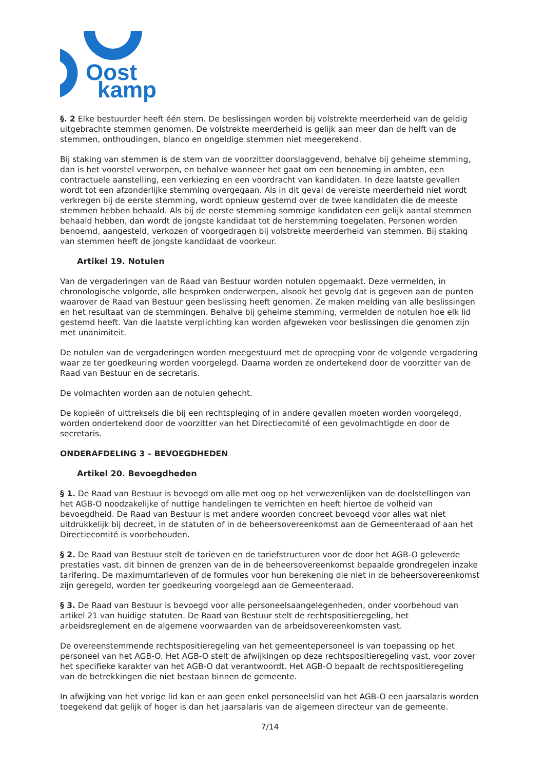Oost
kamp
§. 2 Elke bestuurder heeft één stem. De beslissingen worden bij volstrekte meerderheid van de geldig uitgebrachte stemmen genomen. De volstrekte meerderheid is gelijk aan meer dan de helft van de stemmen, onthoudingen, blanco en ongeldige stemmen niet meegerekend.
Bij staking van stemmen is de stem van de voorzitter doorslaggevend, behalve bij geheime stemming, dan is het voorstel verworpen, en behalve wanneer het gaat om een benoeming in ambten, een contractuele aanstelling, een verkiezing en een voordracht van kandidaten. In deze laatste gevallen wordt tot een afzonderlijke stemming overgegaan. Als in dit geval de vereiste meerderheid niet wordt verkregen bij de eerste stemming, wordt opnieuw gestemd over de twee kandidaten die de meeste stemmen hebben behaald. Als bij de eerste stemming sommige kandidaten een gelijk aantal stemmen behaald hebben, dan wordt de jongste kandidaat tot de herstemming toegelaten. Personen worden benoemd, aangesteld, verkozen of voorgedragen bij volstrekte meerderheid van stemmen. Bij staking van stemmen heeft de jongste kandidaat de voorkeur.
Artikel 19. Notulen
Van de vergaderingen van de Raad van Bestuur worden notulen opgemaakt. Deze vermelden, in chronologische volgorde, alle besproken onderwerpen, alsook het gevolg dat is gegeven aan de punten waarover de Raad van Bestuur geen beslissing heeft genomen. Ze maken melding van alle beslissingen en het resultaat van de stemmingen. Behalve bij geheime stemming, vermelden de notulen hoe elk lid gestemd heeft. Van die laatste verplichting kan worden afgeweken voor beslissingen die genomen zijn met unanimiteit.
De notulen van de vergaderingen worden meegestuurd met de oproeping voor de volgende vergadering waar ze ter goedkeuring worden voorgelegd. Daarna worden ze ondertekend door de voorzitter van de Raad van Bestuur en de secretaris.
De volmachten worden aan de notulen gehecht.
De kopieën of uittreksels die bij een rechtspleging of in andere gevallen moeten worden voorgelegd, worden ondertekend door de voorzitter van het Directiecomité of een gevolmachtigde en door de secretaris.
ONDERAFDELING 3 – BEVOEGDHEDEN
Artikel 20. Bevoegdheden
§ 1. De Raad van Bestuur is bevoegd om alle met oog op het verwezenlijken van de doelstellingen van het AGB-O noodzakelijke of nuttige handelingen te verrichten en heeft hiertoe de volheid van bevoegdheid. De Raad van Bestuur is met andere woorden concreet bevoegd voor alles wat niet uitdrukkelijk bij decreet, in de statuten of in de beheersovereenkomst aan de Gemeenteraad of aan het Directiecomité is voorbehouden.
§ 2. De Raad van Bestuur stelt de tarieven en de tariefstructuren voor de door het AGB-O geleverde prestaties vast, dit binnen de grenzen van de in de beheersovereenkomst bepaalde grondregelen inzake tarifering. De maximumtarieven of de formules voor hun berekening die niet in de beheersovereenkomst zijn geregeld, worden ter goedkeuring voorgelegd aan de Gemeenteraad.
§ 3. De Raad van Bestuur is bevoegd voor alle personeelsaangelegenheden, onder voorbehoud van artikel 21 van huidige statuten. De Raad van Bestuur stelt de rechtspositieregeling, het arbeidsreglement en de algemene voorwaarden van de arbeidsovereenkomsten vast.
De overeenstemmende rechtspositieregeling van het gemeentepersoneel is van toepassing op het personeel van het AGB-O. Het AGB-O stelt de afwijkingen op deze rechtspositieregeling vast, voor zover het specifieke karakter van het AGB-O dat verantwoordt. Het AGB-O bepaalt de rechtspositieregeling van de betrekkingen die niet bestaan binnen de gemeente.
In afwijking van het vorige lid kan er aan geen enkel personeelslid van het AGB-O een jaarsalaris worden toegekend dat gelijk of hoger is dan het jaarsalaris van de algemeen directeur van de gemeente.
7/14